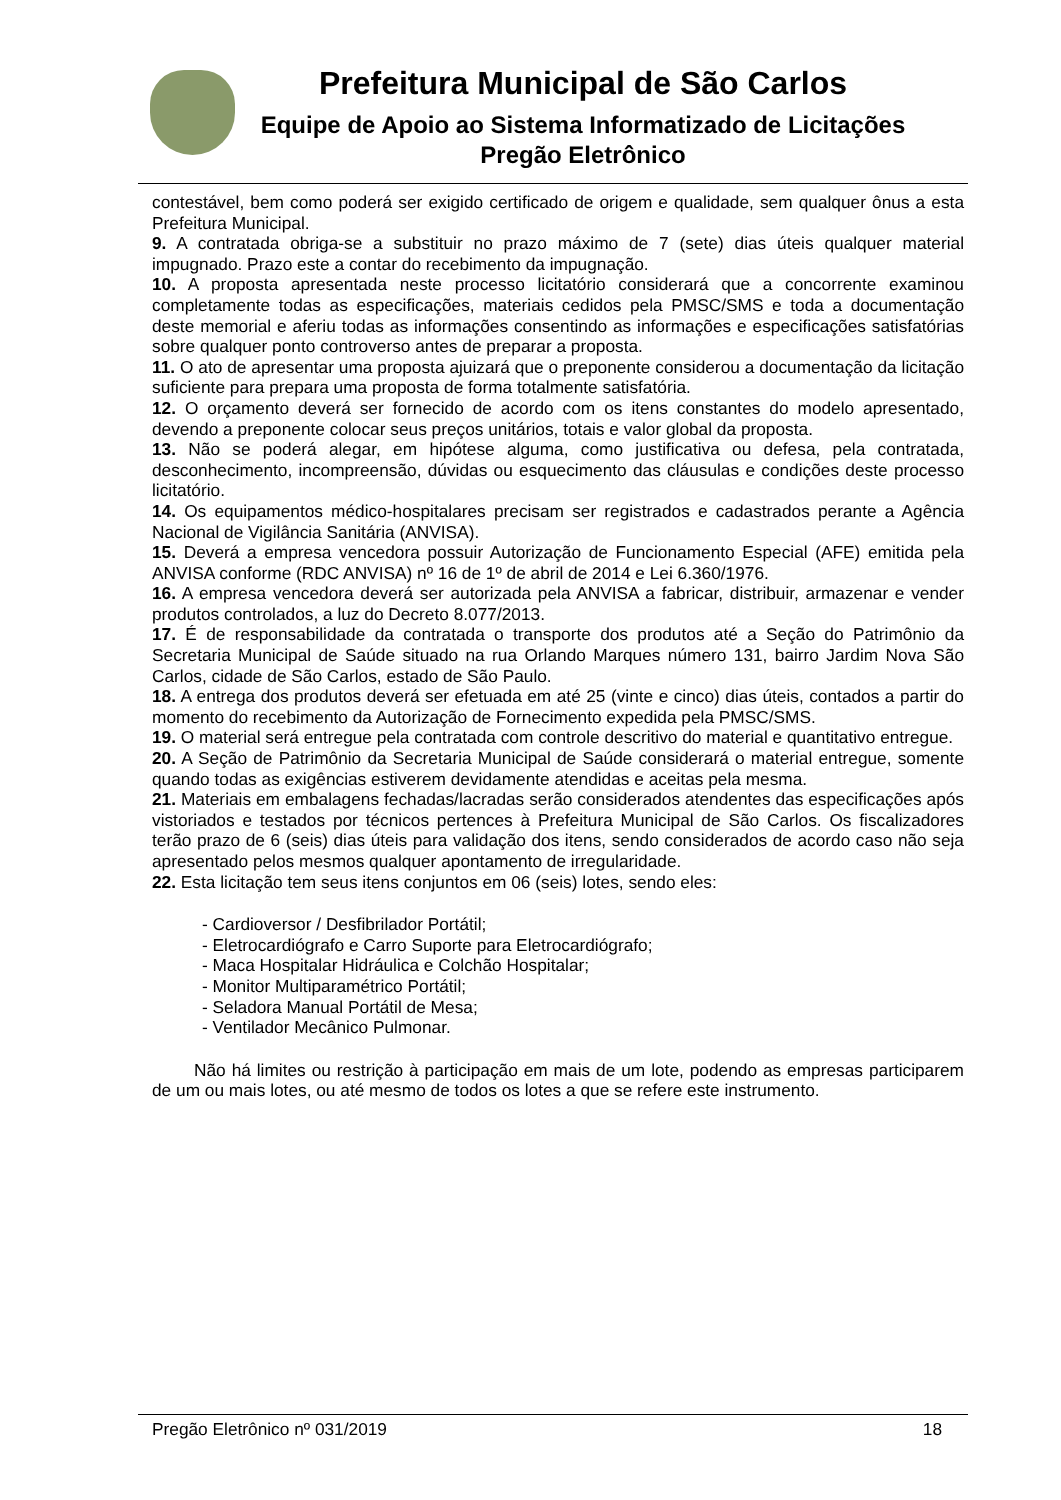Prefeitura Municipal de São Carlos
Equipe de Apoio ao Sistema Informatizado de Licitações
Pregão Eletrônico
contestável, bem como poderá ser exigido certificado de origem e qualidade, sem qualquer ônus a esta Prefeitura Municipal.
9. A contratada obriga-se a substituir no prazo máximo de 7 (sete) dias úteis qualquer material impugnado. Prazo este a contar do recebimento da impugnação.
10. A proposta apresentada neste processo licitatório considerará que a concorrente examinou completamente todas as especificações, materiais cedidos pela PMSC/SMS e toda a documentação deste memorial e aferiu todas as informações consentindo as informações e especificações satisfatórias sobre qualquer ponto controverso antes de preparar a proposta.
11. O ato de apresentar uma proposta ajuizará que o preponente considerou a documentação da licitação suficiente para prepara uma proposta de forma totalmente satisfatória.
12. O orçamento deverá ser fornecido de acordo com os itens constantes do modelo apresentado, devendo a preponente colocar seus preços unitários, totais e valor global da proposta.
13. Não se poderá alegar, em hipótese alguma, como justificativa ou defesa, pela contratada, desconhecimento, incompreensão, dúvidas ou esquecimento das cláusulas e condições deste processo licitatório.
14. Os equipamentos médico-hospitalares precisam ser registrados e cadastrados perante a Agência Nacional de Vigilância Sanitária (ANVISA).
15. Deverá a empresa vencedora possuir Autorização de Funcionamento Especial (AFE) emitida pela ANVISA conforme (RDC ANVISA) nº 16 de 1º de abril de 2014 e Lei 6.360/1976.
16. A empresa vencedora deverá ser autorizada pela ANVISA a fabricar, distribuir, armazenar e vender produtos controlados, a luz do Decreto 8.077/2013.
17. É de responsabilidade da contratada o transporte dos produtos até a Seção do Patrimônio da Secretaria Municipal de Saúde situado na rua Orlando Marques número 131, bairro Jardim Nova São Carlos, cidade de São Carlos, estado de São Paulo.
18. A entrega dos produtos deverá ser efetuada em até 25 (vinte e cinco) dias úteis, contados a partir do momento do recebimento da Autorização de Fornecimento expedida pela PMSC/SMS.
19. O material será entregue pela contratada com controle descritivo do material e quantitativo entregue.
20. A Seção de Patrimônio da Secretaria Municipal de Saúde considerará o material entregue, somente quando todas as exigências estiverem devidamente atendidas e aceitas pela mesma.
21. Materiais em embalagens fechadas/lacradas serão considerados atendentes das especificações após vistoriados e testados por técnicos pertences à Prefeitura Municipal de São Carlos. Os fiscalizadores terão prazo de 6 (seis) dias úteis para validação dos itens, sendo considerados de acordo caso não seja apresentado pelos mesmos qualquer apontamento de irregularidade.
22. Esta licitação tem seus itens conjuntos em 06 (seis) lotes, sendo eles:
- Cardioversor / Desfibrilador Portátil;
- Eletrocardiógrafo e Carro Suporte para Eletrocardiógrafo;
- Maca Hospitalar Hidráulica e Colchão Hospitalar;
- Monitor Multiparamétrico Portátil;
- Seladora Manual Portátil de Mesa;
- Ventilador Mecânico Pulmonar.
Não há limites ou restrição à participação em mais de um lote, podendo as empresas participarem de um ou mais lotes, ou até mesmo de todos os lotes a que se refere este instrumento.
Pregão Eletrônico nº 031/2019 18